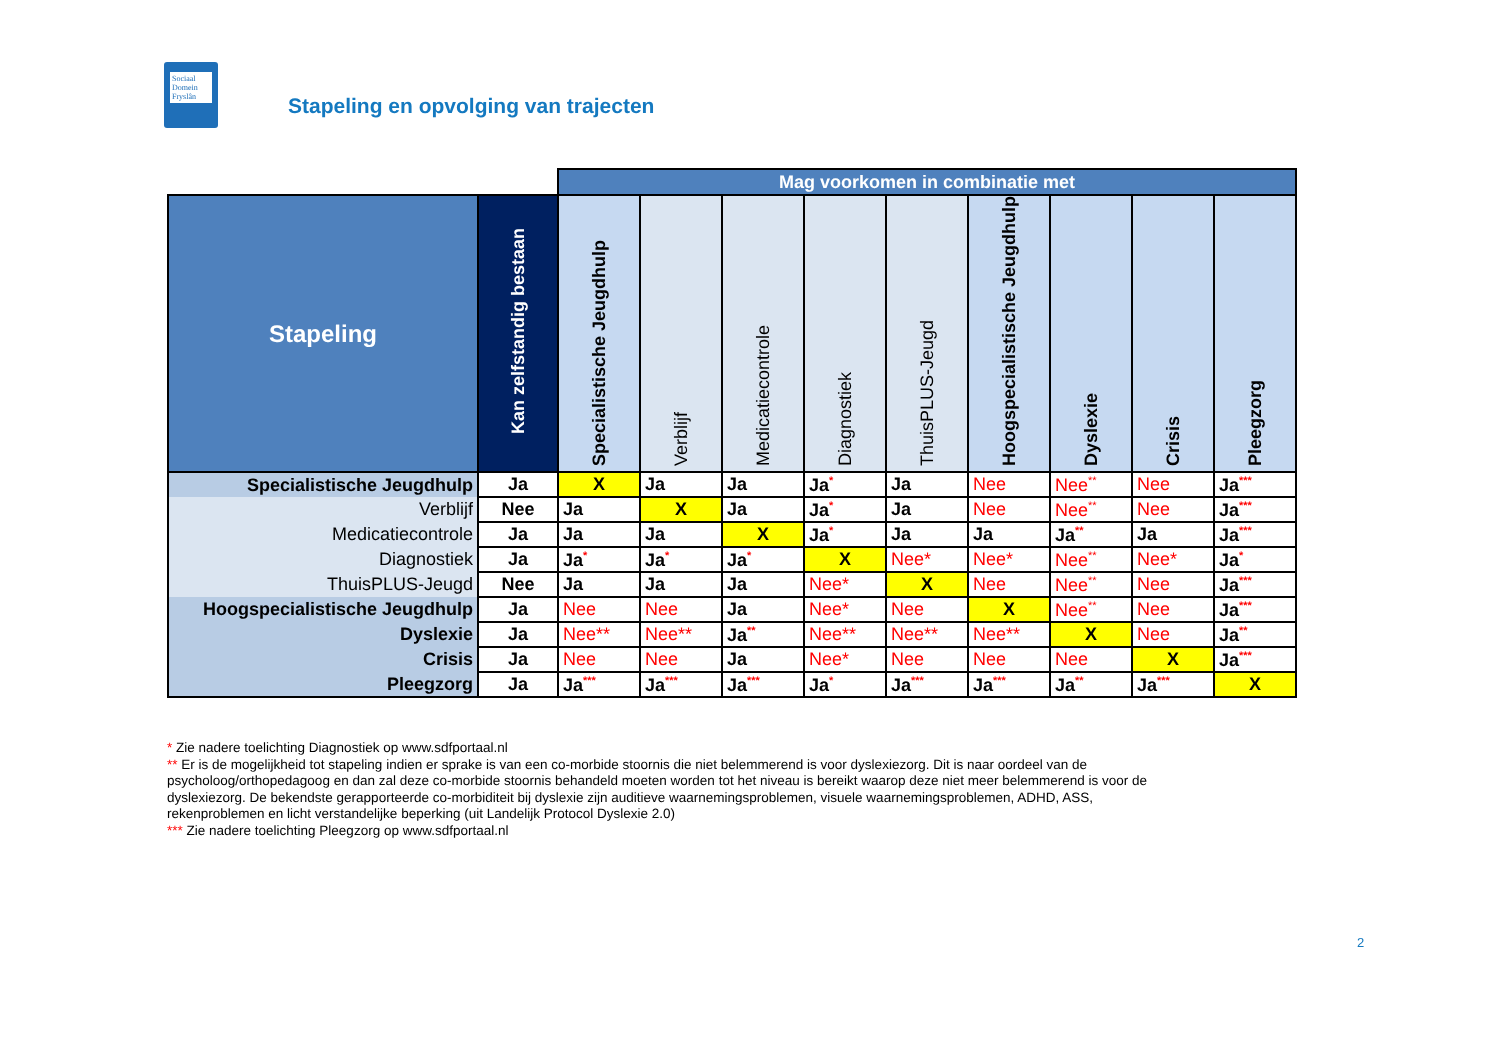Sociaal Domein Fryslân
Stapeling en opvolging van trajecten
| | | Mag voorkomen in combinatie met | | | | | | | | |
| --- | --- | --- | --- | --- | --- | --- | --- | --- | --- | --- |
| Stapeling | Kan zelfstandig bestaan | Specialistische Jeugdhulp | Verblijf | Medicatiecontrole | Diagnostiek | ThuisPLUS-Jeugd | Hoogspecialistische Jeugdhulp | Dyslexie | Crisis | Pleegzorg |
| Specialistische Jeugdhulp | Ja | X | Ja | Ja | Ja<sup>*</sup> | Ja | Nee | Nee<sup>**</sup> | Nee | Ja<sup>***</sup> |
| Verblijf | Nee | Ja | X | Ja | Ja<sup>*</sup> | Ja | Nee | Nee<sup>**</sup> | Nee | Ja<sup>***</sup> |
| Medicatiecontrole | Ja | Ja | Ja | X | Ja<sup>*</sup> | Ja | Ja | Ja<sup>**</sup> | Ja | Ja<sup>***</sup> |
| Diagnostiek | Ja | Ja<sup>*</sup> | Ja<sup>*</sup> | Ja<sup>*</sup> | X | Nee* | Nee* | Nee<sup>**</sup> | Nee* | Ja<sup>*</sup> |
| ThuisPLUS-Jeugd | Nee | Ja | Ja | Ja | Nee* | X | Nee | Nee<sup>**</sup> | Nee | Ja<sup>***</sup> |
| Hoogspecialistische Jeugdhulp | Ja | Nee | Nee | Ja | Nee* | Nee | X | Nee<sup>**</sup> | Nee | Ja<sup>***</sup> |
| Dyslexie | Ja | Nee** | Nee** | Ja<sup>**</sup> | Nee** | Nee** | Nee** | X | Nee | Ja<sup>**</sup> |
| Crisis | Ja | Nee | Nee | Ja | Nee* | Nee | Nee | Nee | X | Ja<sup>***</sup> |
| Pleegzorg | Ja | Ja<sup>***</sup> | Ja<sup>***</sup> | Ja<sup>***</sup> | Ja<sup>*</sup> | Ja<sup>***</sup> | Ja<sup>***</sup> | Ja<sup>**</sup> | Ja<sup>***</sup> | X |
* Zie nadere toelichting Diagnostiek op www.sdfportaal.nl
** Er is de mogelijkheid tot stapeling indien er sprake is van een co-morbide stoornis die niet belemmerend is voor dyslexiezorg. Dit is naar oordeel van de psycholoog/orthopedagoog en dan zal deze co-morbide stoornis behandeld moeten worden tot het niveau is bereikt waarop deze niet meer belemmerend is voor de dyslexiezorg. De bekendste gerapporteerde co-morbiditeit bij dyslexie zijn auditieve waarnemingsproblemen, visuele waarnemingsproblemen, ADHD, ASS, rekenproblemen en licht verstandelijke beperking (uit Landelijk Protocol Dyslexie 2.0)
*** Zie nadere toelichting Pleegzorg op www.sdfportaal.nl
2